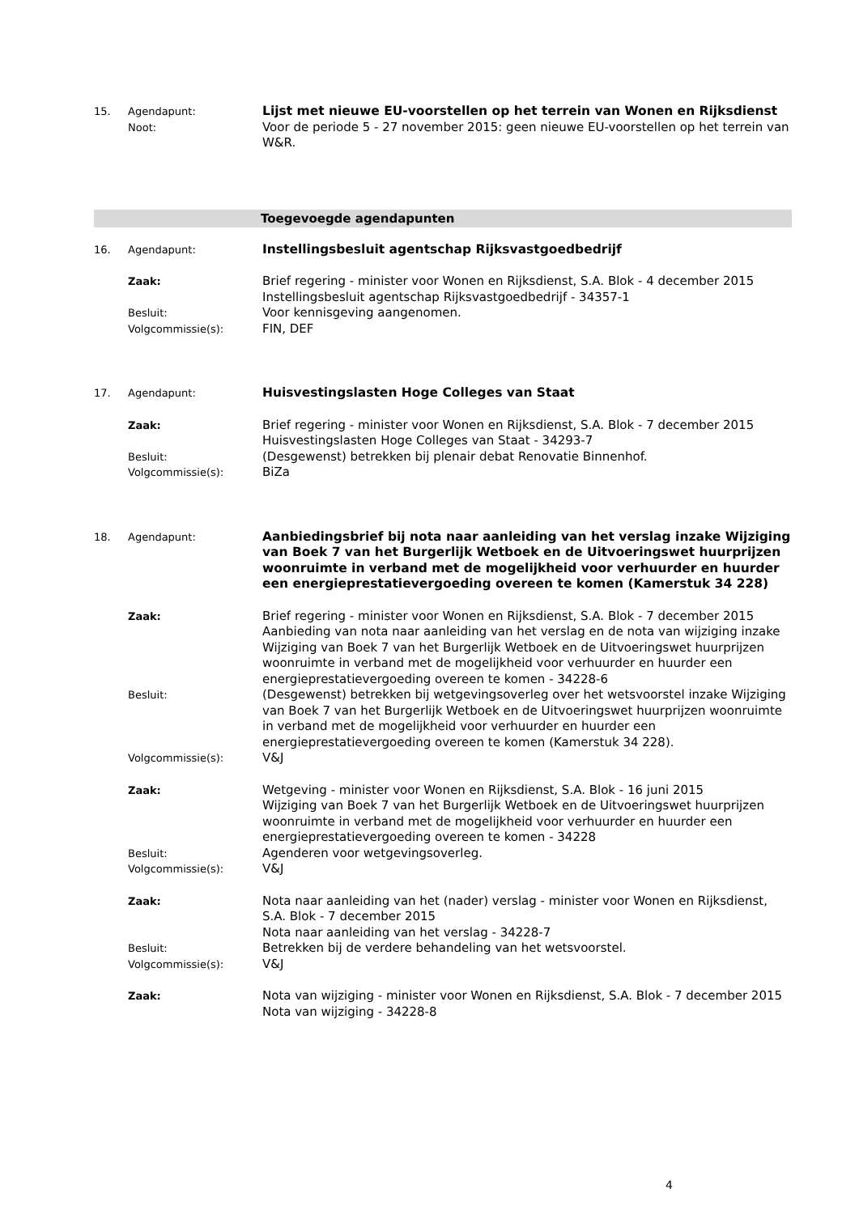15. Agendapunt:
Lijst met nieuwe EU-voorstellen op het terrein van Wonen en Rijksdienst
Noot:
Voor de periode 5 - 27 november 2015: geen nieuwe EU-voorstellen op het terrein van W&R.
Toegevoegde agendapunten
16. Agendapunt:
Instellingsbesluit agentschap Rijksvastgoedbedrijf
Zaak:
Brief regering - minister voor Wonen en Rijksdienst, S.A. Blok - 4 december 2015
Instellingsbesluit agentschap Rijksvastgoedbedrijf - 34357-1
Besluit:
Voor kennisgeving aangenomen.
Volgcommissie(s):
FIN, DEF
17. Agendapunt:
Huisvestingslasten Hoge Colleges van Staat
Zaak:
Brief regering - minister voor Wonen en Rijksdienst, S.A. Blok - 7 december 2015
Huisvestingslasten Hoge Colleges van Staat - 34293-7
Besluit:
(Desgewenst) betrekken bij plenair debat Renovatie Binnenhof.
Volgcommissie(s):
BiZa
18. Agendapunt:
Aanbiedingsbrief bij nota naar aanleiding van het verslag inzake Wijziging van Boek 7 van het Burgerlijk Wetboek en de Uitvoeringswet huurprijzen woonruimte in verband met de mogelijkheid voor verhuurder en huurder een energieprestatievergoeding overeen te komen (Kamerstuk 34 228)
Zaak:
Brief regering - minister voor Wonen en Rijksdienst, S.A. Blok - 7 december 2015
Aanbieding van nota naar aanleiding van het verslag en de nota van wijziging inzake Wijziging van Boek 7 van het Burgerlijk Wetboek en de Uitvoeringswet huurprijzen woonruimte in verband met de mogelijkheid voor verhuurder en huurder een energieprestatievergoeding overeen te komen - 34228-6
Besluit:
(Desgewenst) betrekken bij wetgevingsoverleg over het wetsvoorstel inzake Wijziging van Boek 7 van het Burgerlijk Wetboek en de Uitvoeringswet huurprijzen woonruimte in verband met de mogelijkheid voor verhuurder en huurder een energieprestatievergoeding overeen te komen (Kamerstuk 34 228).
Volgcommissie(s):
V&J
Zaak:
Wetgeving - minister voor Wonen en Rijksdienst, S.A. Blok - 16 juni 2015
Wijziging van Boek 7 van het Burgerlijk Wetboek en de Uitvoeringswet huurprijzen woonruimte in verband met de mogelijkheid voor verhuurder en huurder een energieprestatievergoeding overeen te komen - 34228
Besluit:
Agenderen voor wetgevingsoverleg.
Volgcommissie(s):
V&J
Zaak:
Nota naar aanleiding van het (nader) verslag - minister voor Wonen en Rijksdienst, S.A. Blok - 7 december 2015
Nota naar aanleiding van het verslag - 34228-7
Besluit:
Betrekken bij de verdere behandeling van het wetsvoorstel.
Volgcommissie(s):
V&J
Zaak:
Nota van wijziging - minister voor Wonen en Rijksdienst, S.A. Blok - 7 december 2015
Nota van wijziging - 34228-8
4